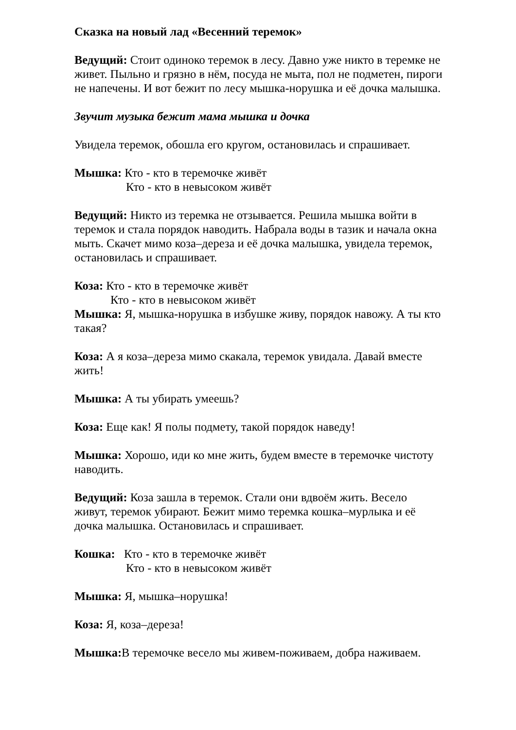Сказка на новый лад «Весенний теремок»
Ведущий: Стоит одиноко теремок в лесу. Давно уже никто в теремке не живет. Пыльно и грязно в нём, посуда не мыта, пол не подметен, пироги не напечены. И вот бежит по лесу мышка-норушка и её дочка малышка.
Звучит музыка бежит мама мышка и дочка
Увидела теремок, обошла его кругом, остановилась и спрашивает.
Мышка: Кто - кто в теремочке живёт
Кто - кто в невысоком живёт
Ведущий: Никто из теремка не отзывается. Решила мышка войти в теремок и стала порядок наводить. Набрала воды в тазик и начала окна мыть. Скачет мимо коза–дереза и её дочка малышка, увидела теремок, остановилась и спрашивает.
Коза: Кто - кто в теремочке живёт
Кто - кто в невысоком живёт
Мышка: Я, мышка-норушка в избушке живу, порядок навожу. А ты кто такая?
Коза: А я коза–дереза мимо скакала, теремок увидала. Давай вместе жить!
Мышка: А ты убирать умеешь?
Коза: Еще как! Я полы подмету, такой порядок наведу!
Мышка: Хорошо, иди ко мне жить, будем вместе в теремочке чистоту наводить.
Ведущий: Коза зашла в теремок. Стали они вдвоём жить. Весело живут, теремок убирают. Бежит мимо теремка кошка–мурлыка и её дочка малышка. Остановилась и спрашивает.
Кошка: Кто - кто в теремочке живёт
Кто - кто в невысоком живёт
Мышка: Я, мышка–норушка!
Коза: Я, коза–дереза!
Мышка: В теремочке весело мы живем-поживаем, добра наживаем.